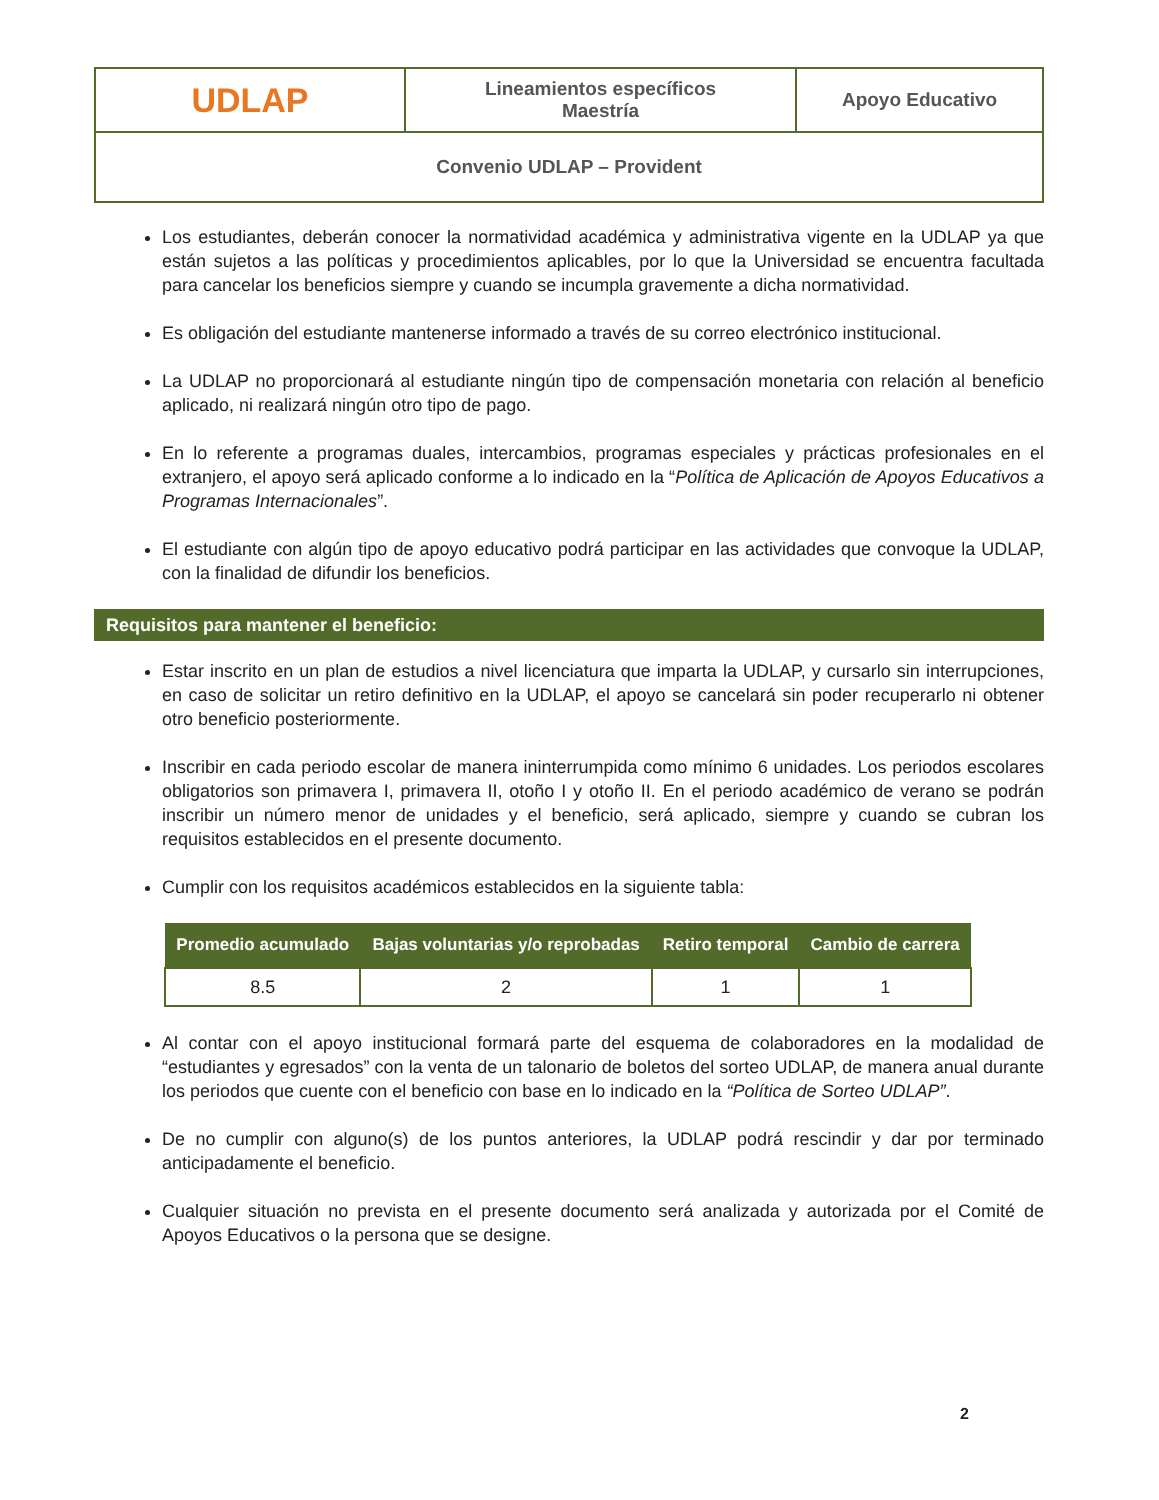| UDLAP | Lineamientos específicos Maestría | Apoyo Educativo |
| Convenio UDLAP – Provident | | |
Los estudiantes, deberán conocer la normatividad académica y administrativa vigente en la UDLAP ya que están sujetos a las políticas y procedimientos aplicables, por lo que la Universidad se encuentra facultada para cancelar los beneficios siempre y cuando se incumpla gravemente a dicha normatividad.
Es obligación del estudiante mantenerse informado a través de su correo electrónico institucional.
La UDLAP no proporcionará al estudiante ningún tipo de compensación monetaria con relación al beneficio aplicado, ni realizará ningún otro tipo de pago.
En lo referente a programas duales, intercambios, programas especiales y prácticas profesionales en el extranjero, el apoyo será aplicado conforme a lo indicado en la “Política de Aplicación de Apoyos Educativos a Programas Internacionales”.
El estudiante con algún tipo de apoyo educativo podrá participar en las actividades que convoque la UDLAP, con la finalidad de difundir los beneficios.
Requisitos para mantener el beneficio:
Estar inscrito en un plan de estudios a nivel licenciatura que imparta la UDLAP, y cursarlo sin interrupciones, en caso de solicitar un retiro definitivo en la UDLAP, el apoyo se cancelará sin poder recuperarlo ni obtener otro beneficio posteriormente.
Inscribir en cada periodo escolar de manera ininterrumpida como mínimo 6 unidades. Los periodos escolares obligatorios son primavera I, primavera II, otoño I y otoño II. En el periodo académico de verano se podrán inscribir un número menor de unidades y el beneficio, será aplicado, siempre y cuando se cubran los requisitos establecidos en el presente documento.
Cumplir con los requisitos académicos establecidos en la siguiente tabla:
| Promedio acumulado | Bajas voluntarias y/o reprobadas | Retiro temporal | Cambio de carrera |
| --- | --- | --- | --- |
| 8.5 | 2 | 1 | 1 |
Al contar con el apoyo institucional formará parte del esquema de colaboradores en la modalidad de “estudiantes y egresados” con la venta de un talonario de boletos del sorteo UDLAP, de manera anual durante los periodos que cuente con el beneficio con base en lo indicado en la “Política de Sorteo UDLAP”.
De no cumplir con alguno(s) de los puntos anteriores, la UDLAP podrá rescindir y dar por terminado anticipadamente el beneficio.
Cualquier situación no prevista en el presente documento será analizada y autorizada por el Comité de Apoyos Educativos o la persona que se designe.
2